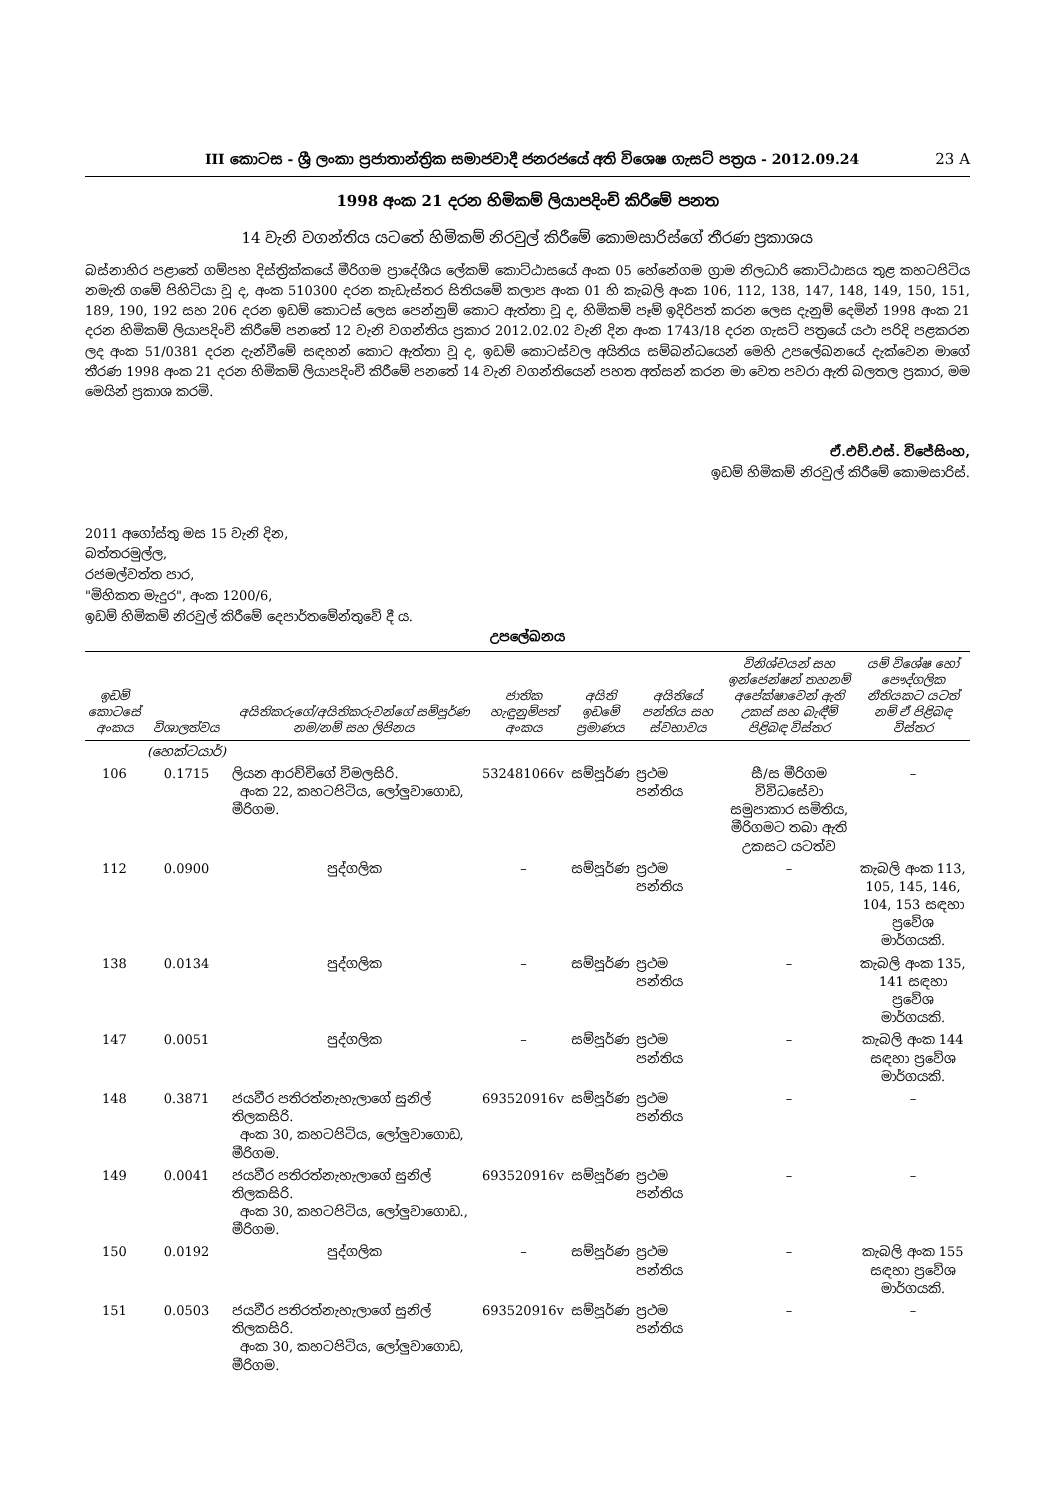III කොටස - ශ්‍රී ලංකා ප්‍රජාතාන්ත්‍රික සමාජවාදී ජනරජයේ අති විශෙෂ ගැසට් පත්‍රය - 2012.09.24 23 A
1998 අංක 21 දරන හිමිකම් ලියාපදිංචි කිරීමේ පනත
14 වැනි වගන්තිය යටතේ හිමිකම් නිරවුල් කිරීමේ කොමසාරිස්ගේ තීරණ ප්‍රකාශය
බස්නාහිර පළාතේ ගම්පහ දිස්ත්‍රික්කයේ මීරිගම ප්‍රාදේශීය ලේකම් කොට්ඨාසයේ අංක 05 හේනේගම ග්‍රාම නිලධාරි කොට්ඨාසය තුළ කහටපිටිය නමැති ගමේ පිහිටියා වූ ද, අංක 510300 දරන කැඩැස්තර සිතියමේ කලාප අංක 01 හි කැබලි අංක 106, 112, 138, 147, 148, 149, 150, 151, 189, 190, 192 සහ 206 දරන ඉඩම් කොටස් ලෙස පෙන්නුම් කොට ඇත්තා වූ ද, හිමිකම් පෑම් ඉදිරිපත් කරන ලෙස දැනුම් දෙමින් 1998 අංක 21 දරන හිමිකම් ලියාපදිංචි කිරීමේ පනතේ 12 වැනි වගන්තිය ප්‍රකාර 2012.02.02 වැනි දින අංක 1743/18 දරන ගැසට් පත්‍රයේ යථා පරිදි පළකරන ලද අංක 51/0381 දරන දැන්වීමේ සඳහන් කොට ඇත්තා වූ ද, ඉඩම් කොටස්වල අයිතිය සම්බන්ධයෙන් මෙහි උපලේඛනයේ දැක්වෙන මාගේ තීරණ 1998 අංක 21 දරන හිමිකම් ලියාපදිංචි කිරීමේ පනතේ 14 වැනි වගන්තියෙන් පහත අත්සන් කරන මා වෙත පවරා ඇති බලතල ප්‍රකාර, මම මෙයින් ප්‍රකාශ කරමි.
ඒ.එච්.එස්. විජේසිංහ,
ඉඩම් හිමිකම් නිරවුල් කිරීමේ කොමසාරිස්.
2011 අගෝස්තු මස 15 වැනි දින,
බත්තරමුල්ල,
රජමල්වත්ත පාර,
"මිහිකත මැදුර", අංක 1200/6,
ඉඩම් හිමිකම් නිරවුල් කිරීමේ දෙපාර්තමේන්තුවේ දී ය.
උපලේඛනය
| ඉඩම් කොටසේ අංකය | විශාලත්වය | අයිතිකරුගේ/අයිතිකරුවන්ගේ සම්පූර්ණ නම/නම් සහ ලිපිනය | ජාතික හැඳුනුම්පත් අංකය | අයිති ඉඩමේ ප්‍රමාණය | අයිතියේ පන්තිය සහ ස්වභාවය | විනිශ්චයන් සහ ඉන්ජෙන්ෂන් තහනම් අපේක්ෂාවෙන් ඇති උකස් සහ බැඳීම් පිළිබඳ විස්තර | යම් විශේෂ හෝ පෞද්ගලික නීතියකට යටත් නම් ඒ පිළිබඳ විස්තර |
| --- | --- | --- | --- | --- | --- | --- | --- |
| | (හෙක්ටයාර්) | | | | | | |
| 106 | 0.1715 | ලියන ආරච්චිගේ විමලසිරි. අංක 22, කහටපිටිය, ලෝලුවාගොඩ, මීරිගම. | 532481066v | සම්පූර්ණ | ප්‍රථම පන්තිය | සී/ස මීරිගම විවිධසේවා සමුපාකාර සමිතිය, මීරිගමට තබා ඇති උකසට යටත්ව | – |
| 112 | 0.0900 | පුද්ගලික | – | සම්පූර්ණ | ප්‍රථම පන්තිය | – | කැබලි අංක 113, 105, 145, 146, 104, 153 සඳහා ප්‍රවේශ මාර්ගයකි. |
| 138 | 0.0134 | පුද්ගලික | – | සම්පූර්ණ | ප්‍රථම පන්තිය | – | කැබලි අංක 135, 141 සඳහා ප්‍රවේශ මාර්ගයකි. |
| 147 | 0.0051 | පුද්ගලික | – | සම්පූර්ණ | ප්‍රථම පන්තිය | – | කැබලි අංක 144 සඳහා ප්‍රවේශ මාර්ගයකි. |
| 148 | 0.3871 | ජයවීර පතිරත්නැහැලාගේ සුනිල් තිලකසිරි. අංක 30, කහටපිටිය, ලෝලුවාගොඩ, මීරිගම. | 693520916v | සම්පූර්ණ | ප්‍රථම පන්තිය | – | – |
| 149 | 0.0041 | ජයවීර පතිරත්නැහැලාගේ සුනිල් තිලකසිරි. අංක 30, කහටපිටිය, ලෝලුවාගොඩ., මීරිගම. | 693520916v | සම්පූර්ණ | ප්‍රථම පන්තිය | – | – |
| 150 | 0.0192 | පුද්ගලික | – | සම්පූර්ණ | ප්‍රථම පන්තිය | – | කැබලි අංක 155 සඳහා ප්‍රවේශ මාර්ගයකි. |
| 151 | 0.0503 | ජයවීර පතිරත්නැහැලාගේ සුනිල් තිලකසිරි. අංක 30, කහටපිටිය, ලෝලුවාගොඩ, මීරිගම. | 693520916v | සම්පූර්ණ | ප්‍රථම පන්තිය | – | – |